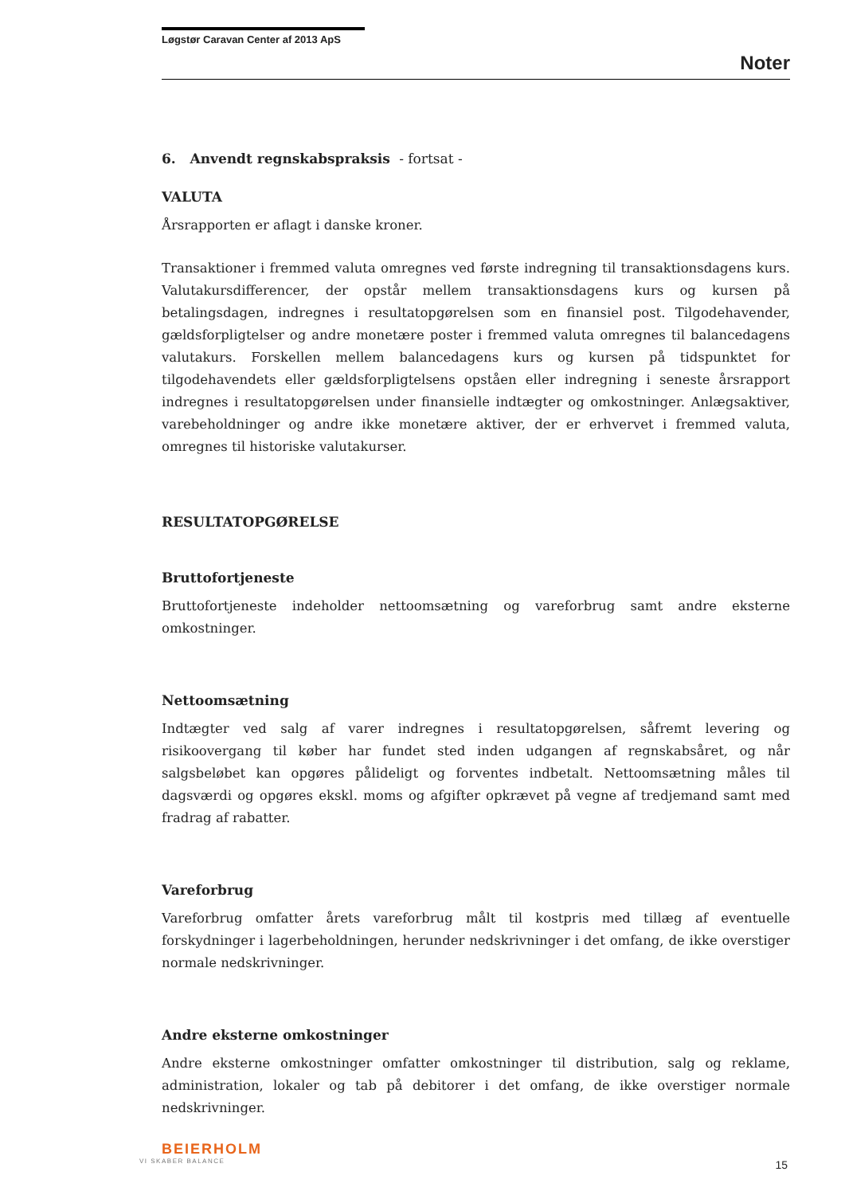Løgstør Caravan Center af 2013 ApS
Noter
6. Anvendt regnskabspraksis - fortsat -
VALUTA
Årsrapporten er aflagt i danske kroner.
Transaktioner i fremmed valuta omregnes ved første indregning til transaktionsdagens kurs. Valutakursdifferencer, der opstår mellem transaktionsdagens kurs og kursen på betalingsdagen, indregnes i resultatopgørelsen som en finansiel post. Tilgodehavender, gældsforpligtelser og andre monetære poster i fremmed valuta omregnes til balancedagens valutakurs. Forskellen mellem balancedagens kurs og kursen på tidspunktet for tilgodehavendets eller gældsforpligtelsens opståen eller indregning i seneste årsrapport indregnes i resultatopgørelsen under finansielle indtægter og omkostninger. Anlægsaktiver, varebeholdninger og andre ikke monetære aktiver, der er erhvervet i fremmed valuta, omregnes til historiske valutakurser.
RESULTATOPGØRELSE
Bruttofortjeneste
Bruttofortjeneste indeholder nettoomsætning og vareforbrug samt andre eksterne omkostninger.
Nettoomsætning
Indtægter ved salg af varer indregnes i resultatopgørelsen, såfremt levering og risikoovergang til køber har fundet sted inden udgangen af regnskabsåret, og når salgsbeløbet kan opgøres pålideligt og forventes indbetalt. Nettoomsætning måles til dagsværdi og opgøres ekskl. moms og afgifter opkrævet på vegne af tredjemand samt med fradrag af rabatter.
Vareforbrug
Vareforbrug omfatter årets vareforbrug målt til kostpris med tillæg af eventuelle forskydninger i lagerbeholdningen, herunder nedskrivninger i det omfang, de ikke overstiger normale nedskrivninger.
Andre eksterne omkostninger
Andre eksterne omkostninger omfatter omkostninger til distribution, salg og reklame, administration, lokaler og tab på debitorer i det omfang, de ikke overstiger normale nedskrivninger.
BEIERHOLM
VI SKABER BALANCE
15